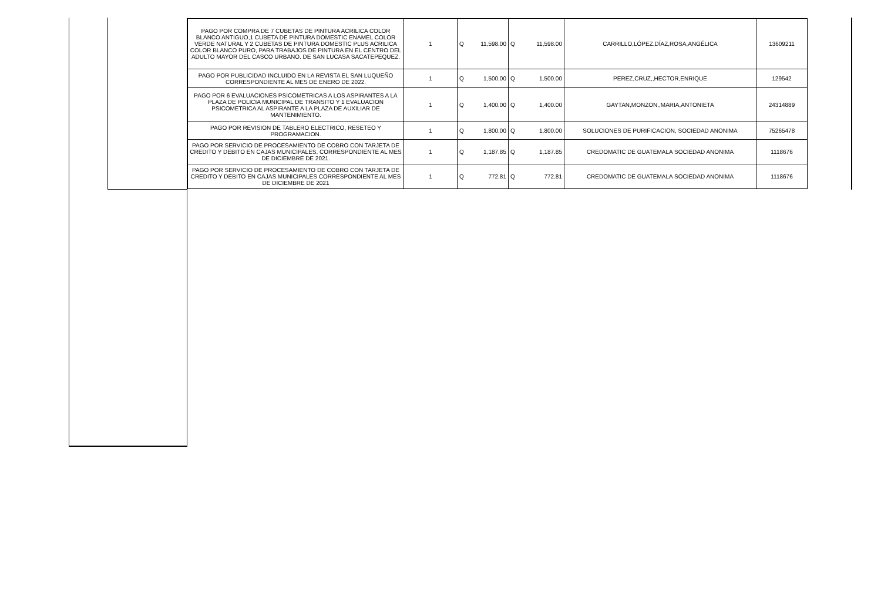| PAGO POR COMPRA DE 7 CUBETAS DE PINTURA ACRILICA COLOR BLANCO ANTIGUO,1 CUBETA DE PINTURA DOMESTIC ENAMEL COLOR VERDE NATURAL Y 2 CUBETAS DE PINTURA DOMESTIC PLUS ACRILICA COLOR BLANCO PURO, PARA TRABAJOS DE PINTURA EN EL CENTRO DEL ADULTO MAYOR DEL CASCO URBANO. DE SAN LUCASA SACATEPEQUEZ. | 1 | Q | 11,598.00 | Q | 11,598.00 | CARRILLO,LÓPEZ,DÍAZ,ROSA,ANGÉLICA | 13609211 |
| PAGO POR PUBLICIDAD INCLUIDO EN LA REVISTA EL SAN LUQUEÑO CORRESPONDIENTE AL MES DE ENERO DE 2022. | 1 | Q | 1,500.00 | Q | 1,500.00 | PEREZ,CRUZ,,HECTOR,ENRIQUE | 129542 |
| PAGO POR 6 EVALUACIONES PSICOMETRICAS A LOS ASPIRANTES A LA PLAZA DE POLICIA MUNICIPAL DE TRANSITO Y 1 EVALUACION PSICOMETRICA AL ASPIRANTE A LA PLAZA DE AUXILIAR DE MANTENIMIENTO. | 1 | Q | 1,400.00 | Q | 1,400.00 | GAYTAN,MONZON,,MARIA,ANTONIETA | 24314889 |
| PAGO POR REVISION DE TABLERO ELECTRICO, RESETEO Y PROGRAMACION. | 1 | Q | 1,800.00 | Q | 1,800.00 | SOLUCIONES DE PURIFICACION, SOCIEDAD ANONIMA | 75265478 |
| PAGO POR SERVICIO DE PROCESAMIENTO DE COBRO CON TARJETA DE CREDITO Y DEBITO EN CAJAS MUNICIPALES, CORRESPONDIENTE AL MES DE DICIEMBRE DE 2021. | 1 | Q | 1,187.85 | Q | 1,187.85 | CREDOMATIC DE GUATEMALA SOCIEDAD ANONIMA | 1118676 |
| PAGO POR SERVICIO DE PROCESAMIENTO DE COBRO CON TARJETA DE CREDITO Y DEBITO EN CAJAS MUNICIPALES CORRESPONDIENTE AL MES DE DICIEMBRE DE 2021 | 1 | Q | 772.81 | Q | 772.81 | CREDOMATIC DE GUATEMALA SOCIEDAD ANONIMA | 1118676 |